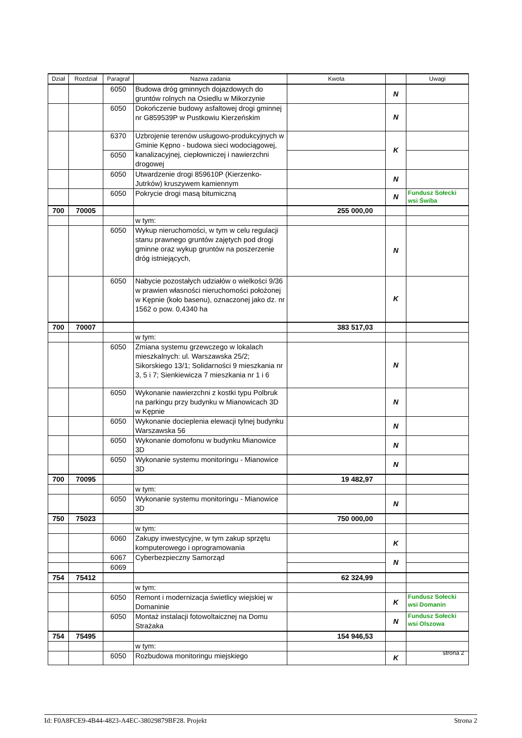| Dział | Rozdział | Paragraf | Nazwa zadania | Kwota | | Uwagi |
| --- | --- | --- | --- | --- | --- | --- |
| | | 6050 | Budowa dróg gminnych dojazdowych do gruntów rolnych na Osiedlu w Mikorzynie | | N | |
| | | 6050 | Dokończenie budowy asfaltowej drogi gminnej nr G859539P w Pustkowiu Kierzeńskim | | N | |
| | | 6370 | Uzbrojenie terenów usługowo-produkcyjnych w Gminie Kępno - budowa sieci wodociągowej, kanalizacyjnej, ciepłowniczej i nawierzchni drogowej | | K | |
| | | 6050 | | | | |
| | | 6050 | Utwardzenie drogi 859610P (Kierzenko-Jutrków) kruszywem kamiennym | | N | |
| | | 6050 | Pokrycie drogi masą bitumiczną | | N | Fundusz Sołecki wsi Świba |
| 700 | 70005 | | | 255 000,00 | | |
| | | | w tym: | | | |
| | | 6050 | Wykup nieruchomości, w tym w celu regulacji stanu prawnego gruntów zajętych pod drogi gminne oraz wykup gruntów na poszerzenie dróg istniejących, | | N | |
| | | 6050 | Nabycie pozostałych udziałów o wielkości 9/36 w prawien własności nieruchomości położonej w Kępnie (koło basenu), oznaczonej jako dz. nr 1562 o pow. 0,4340 ha | | K | |
| 700 | 70007 | | | 383 517,03 | | |
| | | | w tym: | | | |
| | | 6050 | Zmiana systemu grzewczego w lokalach mieszkalnych: ul. Warszawska 25/2; Sikorskiego 13/1; Solidarności 9 mieszkania nr 3, 5 i 7; Sienkiewicza 7 mieszkania nr 1 i 6 | | N | |
| | | 6050 | Wykonanie nawierzchni z kostki typu Polbruk na parkingu przy budynku w Mianowicach 3D w Kępnie | | N | |
| | | 6050 | Wykonanie docieplenia elewacji tylnej budynku Warszawska 56 | | N | |
| | | 6050 | Wykonanie domofonu w budynku Mianowice 3D | | N | |
| | | 6050 | Wykonanie systemu monitoringu - Mianowice 3D | | N | |
| 700 | 70095 | | | 19 482,97 | | |
| | | | w tym: | | | |
| | | 6050 | Wykonanie systemu monitoringu - Mianowice 3D | | N | |
| 750 | 75023 | | | 750 000,00 | | |
| | | | w tym: | | | |
| | | 6060 | Zakupy inwestycyjne, w tym zakup sprzętu komputerowego i oprogramowania | | K | |
| | | 6067 | Cyberbezpieczny Samorząd | | N | |
| | | 6069 | | | | |
| 754 | 75412 | | | 62 324,99 | | |
| | | | w tym: | | | |
| | | 6050 | Remont i modernizacja świetlicy wiejskiej w Domaninie | | K | Fundusz Sołecki wsi Domanin |
| | | 6050 | Montaż instalacji fotowoltaicznej na Domu Strażaka | | N | Fundusz Sołecki wsi Olszowa |
| 754 | 75495 | | | 154 946,53 | | |
| | | | w tym: | | | |
| | | 6050 | Rozbudowa monitoringu miejskiego | | K | |
strona 2
Id: F0A8FCE9-4B44-4823-A4EC-38029879BF28. Projekt Strona 2